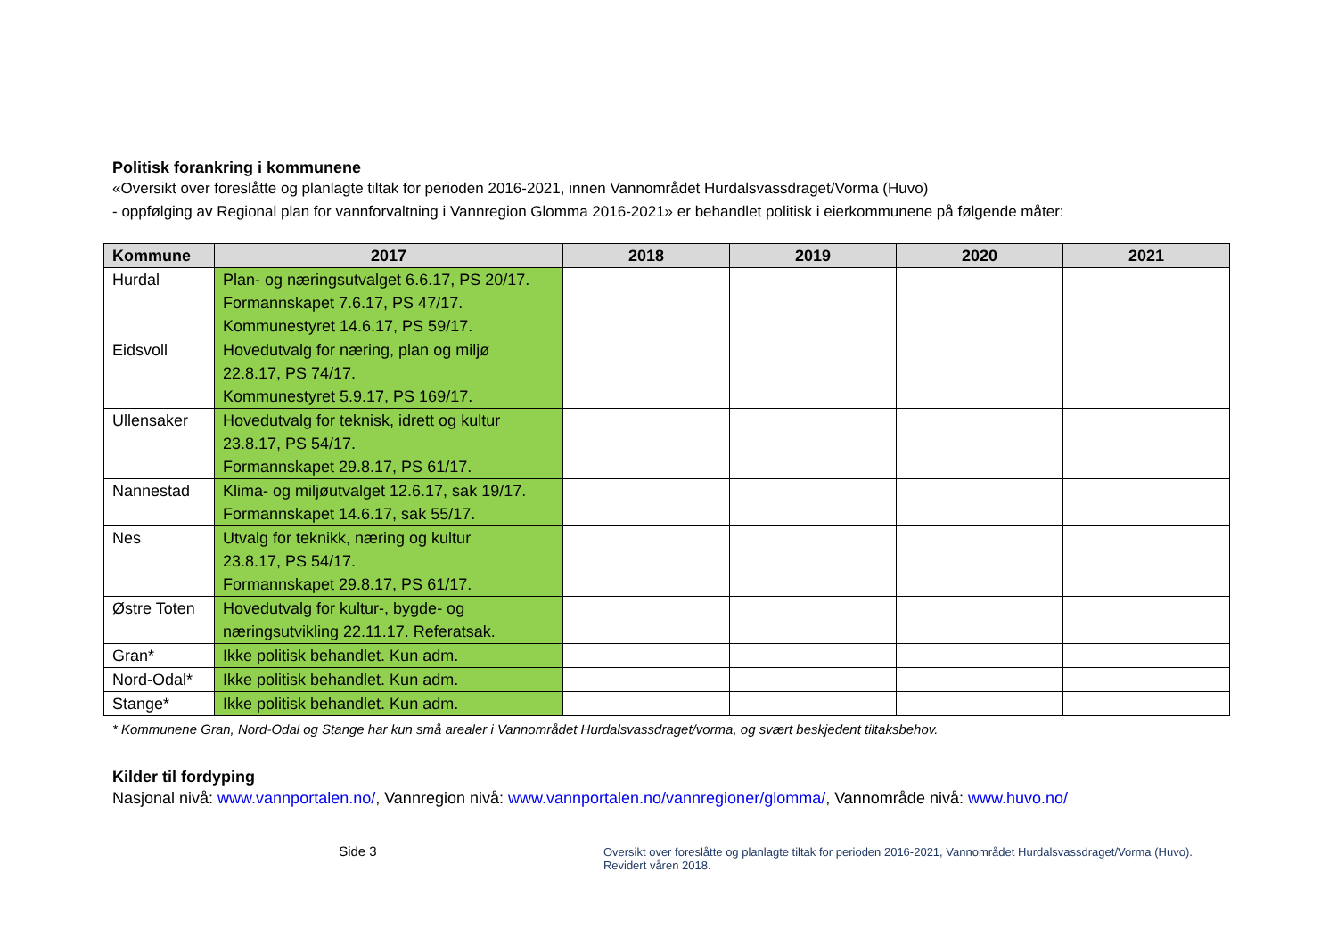Politisk forankring i kommunene
«Oversikt over foreslåtte og planlagte tiltak for perioden 2016-2021, innen Vannområdet Hurdalsvassdraget/Vorma (Huvo)
- oppfølging av Regional plan for vannforvaltning i Vannregion Glomma 2016-2021» er behandlet politisk i eierkommunene på følgende måter:
| Kommune | 2017 | 2018 | 2019 | 2020 | 2021 |
| --- | --- | --- | --- | --- | --- |
| Hurdal | Plan- og næringsutvalget 6.6.17, PS 20/17. Formannskapet 7.6.17, PS 47/17. Kommunestyret 14.6.17, PS 59/17. | | | | |
| Eidsvoll | Hovedutvalg for næring, plan og miljø 22.8.17, PS 74/17. Kommunestyret 5.9.17, PS 169/17. | | | | |
| Ullensaker | Hovedutvalg for teknisk, idrett og kultur 23.8.17, PS 54/17. Formannskapet 29.8.17, PS 61/17. | | | | |
| Nannestad | Klima- og miljøutvalget 12.6.17, sak 19/17. Formannskapet 14.6.17, sak 55/17. | | | | |
| Nes | Utvalg for teknikk, næring og kultur 23.8.17, PS 54/17. Formannskapet 29.8.17, PS 61/17. | | | | |
| Østre Toten | Hovedutvalg for kultur-, bygde- og næringsutvikling 22.11.17. Referatsak. | | | | |
| Gran* | Ikke politisk behandlet. Kun adm. | | | | |
| Nord-Odal* | Ikke politisk behandlet. Kun adm. | | | | |
| Stange* | Ikke politisk behandlet. Kun adm. | | | | |
* Kommunene Gran, Nord-Odal og Stange har kun små arealer i Vannområdet Hurdalsvassdraget/vorma, og svært beskjedent tiltaksbehov.
Kilder til fordyping
Nasjonal nivå: www.vannportalen.no/, Vannregion nivå: www.vannportalen.no/vannregioner/glomma/, Vannområde nivå: www.huvo.no/
Side 3
Oversikt over foreslåtte og planlagte tiltak for perioden 2016-2021, Vannområdet Hurdalsvassdraget/Vorma (Huvo). Revidert våren 2018.